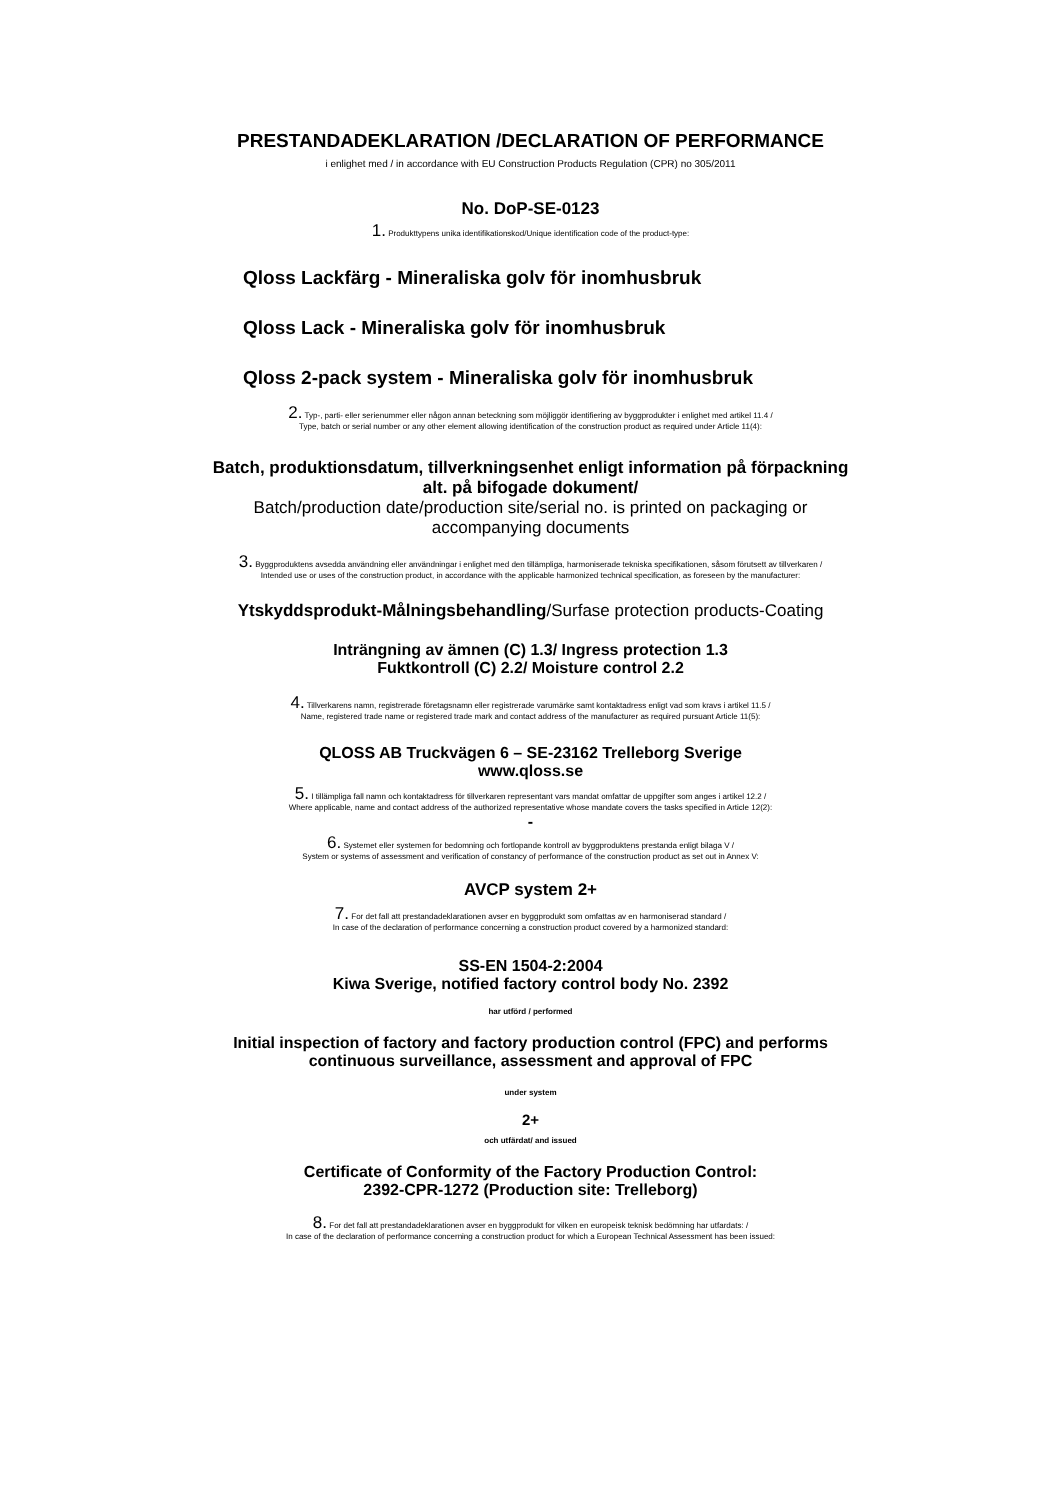PRESTANDADEKLARATION /DECLARATION OF PERFORMANCE
i enlighet med / in accordance with EU Construction Products Regulation (CPR) no 305/2011
No. DoP-SE-0123
1. Produkttypens unika identifikationskod/Unique identification code of the product-type:
Qloss Lackfärg - Mineraliska golv för inomhusbruk
Qloss Lack - Mineraliska golv för inomhusbruk
Qloss 2-pack system - Mineraliska golv för inomhusbruk
2. Typ-, parti- eller serienummer eller någon annan beteckning som möjliggör identifiering av byggprodukter i enlighet med artikel 11.4 /
Type, batch or serial number or any other element allowing identification of the construction product as required under Article 11(4):
Batch, produktionsdatum, tillverkningsenhet enligt information på förpackning
alt. på bifogade dokument/
Batch/production date/production site/serial no. is printed on packaging or
accompanying documents
3. Byggproduktens avsedda användning eller användningar i enlighet med den tillämpliga, harmoniserade tekniska specifikationen, såsom förutsett av tillverkaren /
Intended use or uses of the construction product, in accordance with the applicable harmonized technical specification, as foreseen by the manufacturer:
Ytskyddsprodukt-Målningsbehandling/Surfase protection products-Coating
Inträngning av ämnen (C) 1.3/ Ingress protection 1.3
Fuktkontroll (C) 2.2/ Moisture control 2.2
4. Tillverkarens namn, registrerade företagsnamn eller registrerade varumärke samt kontaktadress enligt vad som kravs i artikel 11.5 /
Name, registered trade name or registered trade mark and contact address of the manufacturer as required pursuant Article 11(5):
QLOSS AB Truckvägen 6 – SE-23162 Trelleborg Sverige
www.qloss.se
5. I tillämpliga fall namn och kontaktadress för tillverkaren representant vars mandat omfattar de uppgifter som anges i artikel 12.2 /
Where applicable, name and contact address of the authorized representative whose mandate covers the tasks specified in Article 12(2):
-
6. Systemet eller systemen for bedomning och fortlopande kontroll av byggproduktens prestanda enligt bilaga V /
System or systems of assessment and verification of constancy of performance of the construction product as set out in Annex V:
AVCP system 2+
7. For det fall att prestandadeklarationen avser en byggprodukt som omfattas av en harmoniserad standard /
In case of the declaration of performance concerning a construction product covered by a harmonized standard:
SS-EN 1504-2:2004
Kiwa Sverige, notified factory control body No. 2392
har utförd / performed
Initial inspection of factory and factory production control (FPC) and performs
continuous surveillance, assessment and approval of FPC
under system
2+
och utfärdat/ and issued
Certificate of Conformity of the Factory Production Control:
2392-CPR-1272 (Production site: Trelleborg)
8. For det fall att prestandadeklarationen avser en byggprodukt for vilken en europeisk teknisk bedömning har utfardats: /
In case of the declaration of performance concerning a construction product for which a European Technical Assessment has been issued: